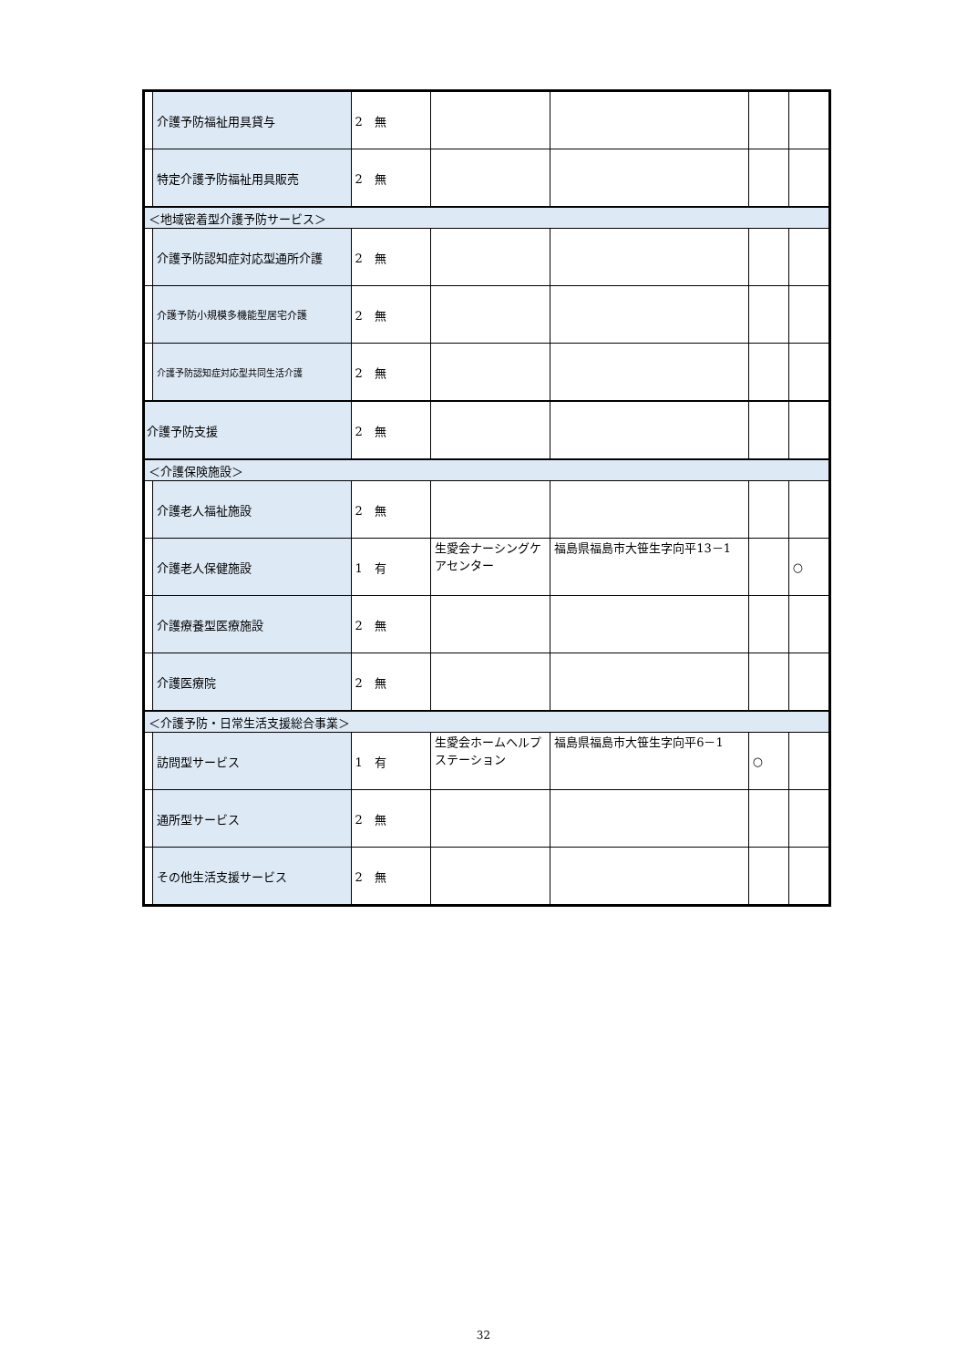| | 介護予防福祉用具貸与 | 2 無 | | | | |
| | 特定介護予防福祉用具販売 | 2 無 | | | | |
| ＜地域密着型介護予防サービス＞ | | | | | | |
| | 介護予防認知症対応型通所介護 | 2 無 | | | | |
| | 介護予防小規模多機能型居宅介護 | 2 無 | | | | |
| | 介護予防認知症対応型共同生活介護 | 2 無 | | | | |
| 介護予防支援 | | 2 無 | | | | |
| ＜介護保険施設＞ | | | | | | |
| | 介護老人福祉施設 | 2 無 | | | | |
| | 介護老人保健施設 | 1 有 | 生愛会ナーシングケアセンター | 福島県福島市大笹生字向平13－1 | | ○ |
| | 介護療養型医療施設 | 2 無 | | | | |
| | 介護医療院 | 2 無 | | | | |
| ＜介護予防・日常生活支援総合事業＞ | | | | | | |
| | 訪問型サービス | 1 有 | 生愛会ホームヘルプステーション | 福島県福島市大笹生字向平6－1 | ○ | |
| | 通所型サービス | 2 無 | | | | |
| | その他生活支援サービス | 2 無 | | | | |
32